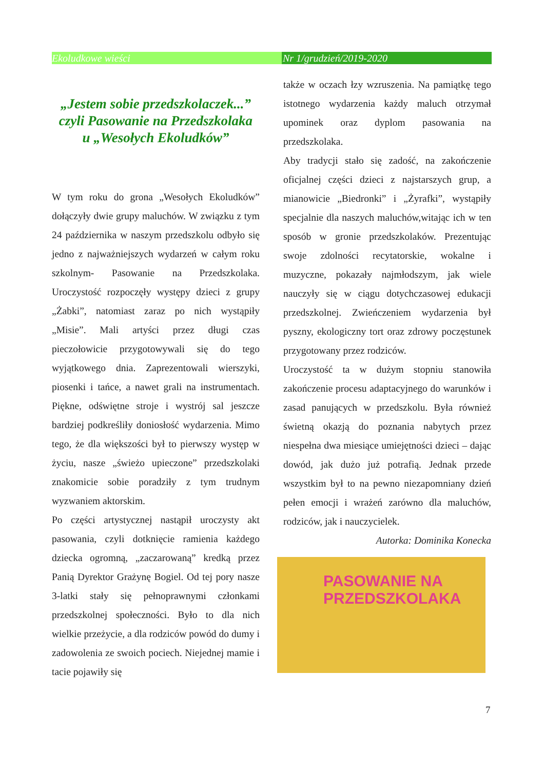Ekoludkowe wieści Nr 1/grudzień/2019-2020
„Jestem sobie przedszkolaczek...”
czyli Pasowanie na Przedszkolaka
u „Wesołych Ekoludków”
W tym roku do grona „Wesołych Ekoludków” dołączyły dwie grupy maluchów. W związku z tym 24 października w naszym przedszkolu odbyło się jedno z najważniejszych wydarzeń w całym roku szkolnym- Pasowanie na Przedszkolaka. Uroczystość rozpoczęły występy dzieci z grupy „Żabki”, natomiast zaraz po nich wystąpiły „Misie”. Mali artyści przez długi czas pieczołowicie przygotowywali się do tego wyjątkowego dnia. Zaprezentowali wierszyki, piosenki i tańce, a nawet grali na instrumentach. Piękne, odświętne stroje i wystrój sal jeszcze bardziej podkreśliły doniosłość wydarzenia. Mimo tego, że dla większości był to pierwszy występ w życiu, nasze „świeżo upieczone” przedszkolaki znakomicie sobie poradziły z tym trudnym wyzwaniem aktorskim.
Po części artystycznej nastąpił uroczysty akt pasowania, czyli dotknięcie ramienia każdego dziecka ogromną, „zaczarowaną” kredką przez Panią Dyrektor Grażynę Bogiel. Od tej pory nasze 3-latki stały się pełnoprawnymi członkami przedszkolnej społeczności. Było to dla nich wielkie przeżycie, a dla rodziców powód do dumy i zadowolenia ze swoich pociech. Niejednej mamie i tacie pojawiły się
także w oczach łzy wzruszenia. Na pamiątkę tego istotnego wydarzenia każdy maluch otrzymał upominek oraz dyplom pasowania na przedszkolaka.
Aby tradycji stało się zadość, na zakończenie oficjalnej części dzieci z najstarszych grup, a mianowicie „Biedronki” i „Żyrafki”, wystąpiły specjalnie dla naszych maluchów,witając ich w ten sposób w gronie przedszkolaków. Prezentując swoje zdolności recytatorskie, wokalne i muzyczne, pokazały najmłodszym, jak wiele nauczyły się w ciągu dotychczasowej edukacji przedszkolnej. Zwieńczeniem wydarzenia był pyszny, ekologiczny tort oraz zdrowy poczęstunek przygotowany przez rodziców.
Uroczystość ta w dużym stopniu stanowiła zakończenie procesu adaptacyjnego do warunków i zasad panujących w przedszkolu. Była również świetną okazją do poznania nabytych przez niespełna dwa miesiące umiejętności dzieci – dając dowód, jak dużo już potrafią. Jednak przede wszystkim był to na pewno niezapomniany dzień pełen emocji i wrażeń zarówno dla maluchów, rodziców, jak i nauczycielek.
Autorka: Dominika Konecka
PASOWANIE NA
PRZEDSZKOLAKA
7